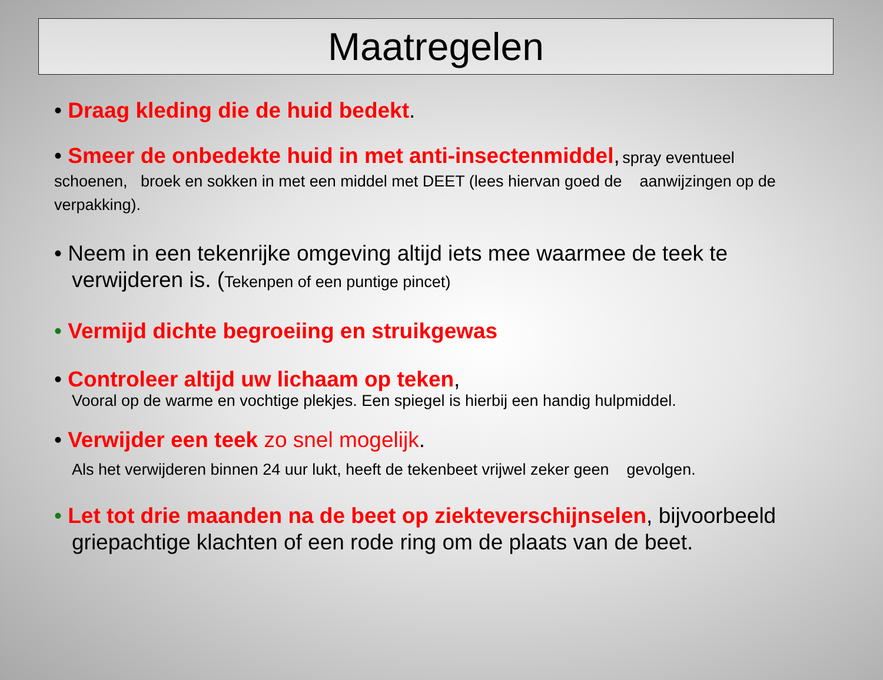Maatregelen
• Draag kleding die de huid bedekt.
• Smeer de onbedekte huid in met anti-insectenmiddel, spray eventueel schoenen, broek en sokken in met een middel met DEET (lees hiervan goed de aanwijzingen op de verpakking).
• Neem in een tekenrijke omgeving altijd iets mee waarmee de teek te
verwijderen is. (Tekenpen of een puntige pincet)
• Vermijd dichte begroeiing en struikgewas
• Controleer altijd uw lichaam op teken,
Vooral op de warme en vochtige plekjes. Een spiegel is hierbij een handig hulpmiddel.
• Verwijder een teek zo snel mogelijk.
Als het verwijderen binnen 24 uur lukt, heeft de tekenbeet vrijwel zeker geen gevolgen.
• Let tot drie maanden na de beet op ziekteverschijnselen, bijvoorbeeld
griepachtige klachten of een rode ring om de plaats van de beet.